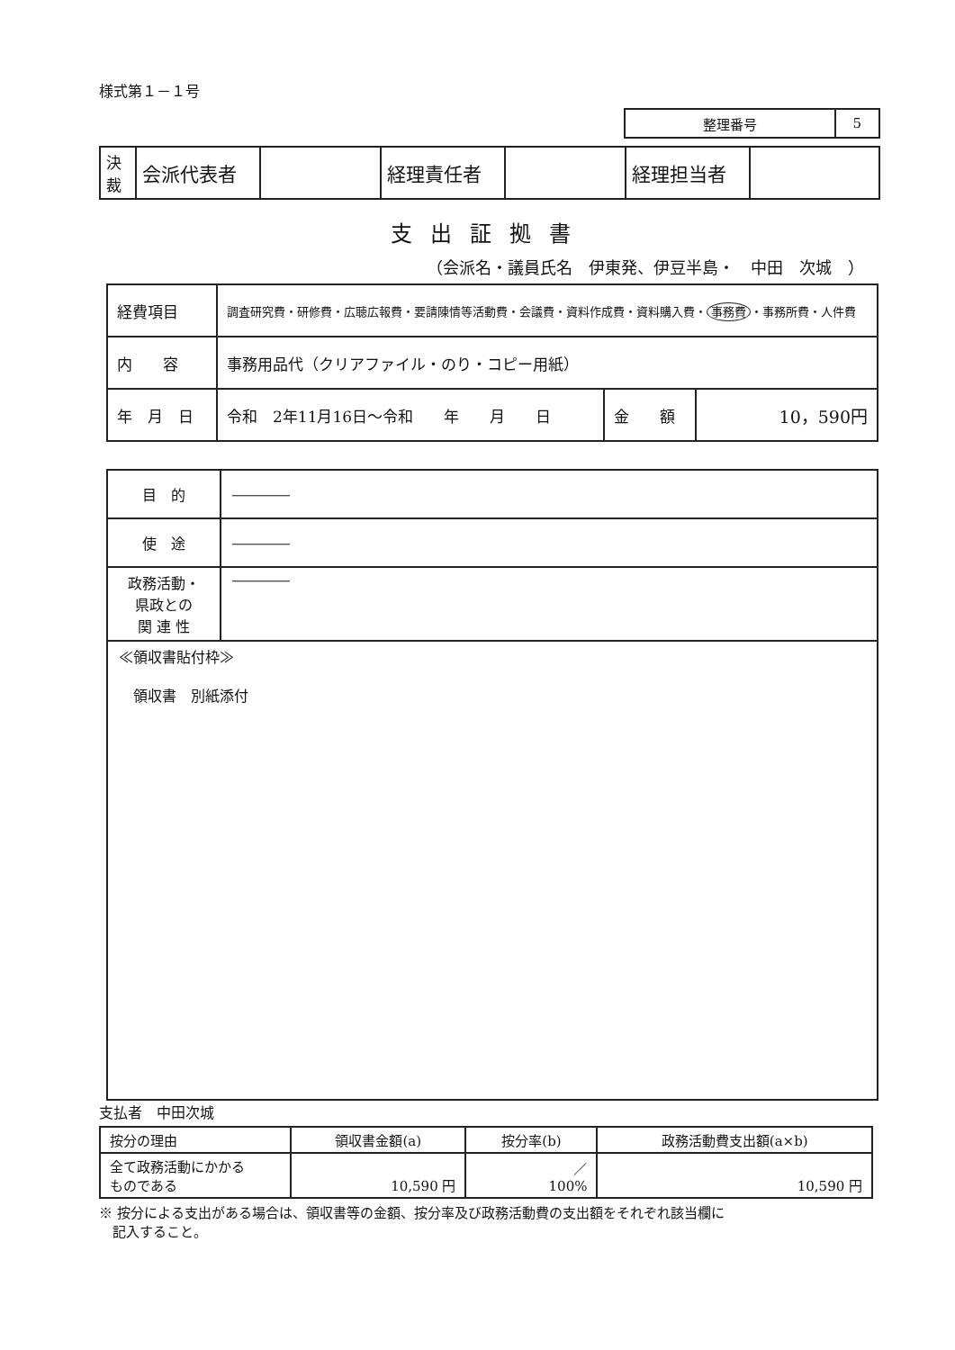様式第１－１号
| 整理番号 | 5 |
| 決 裁 | 会派代表者 | | 経理責任者 | | 経理担当者 | |
支出証拠書
（会派名・議員氏名　伊東発、伊豆半島・　中田　次城　）
| 経費項目 | 調査研究費・研修費・広聴広報費・要請陳情等活動費・会議費・資料作成費・資料購入費・ 事務費 ・事務所費・人件費 | | |
| 内 容 | 事務用品代（クリアファイル・のり・コピー用紙） | | |
| 年 月 日 | 令和 2年11月16日～令和 年 月 日 | 金 額 | 10，590円 |
| 目 的 | ―――― |
| 使 途 | ―――― |
| 政務活動・ 県政との 関 連 性 | ―――― |
| ≪領収書貼付枠≫ 領収書 別紙添付 | |
支払者　中田次城
| 按分の理由 | 領収書金額(a) | 按分率(b) | 政務活動費支出額(a×b) |
| 全て政務活動にかかる ものである | 10,590 円 | ／ 100% | 10,590 円 |
※ 按分による支出がある場合は、領収書等の金額、按分率及び政務活動費の支出額をそれぞれ該当欄に
　記入すること。